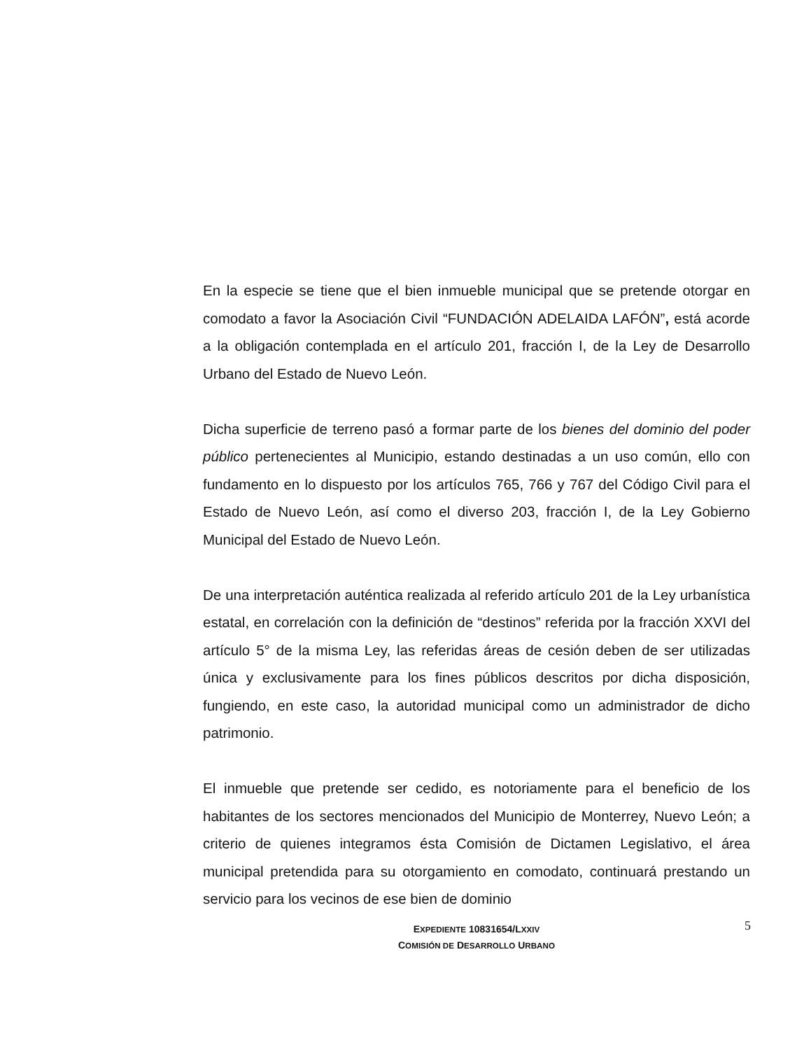En la especie se tiene que el bien inmueble municipal que se pretende otorgar en comodato a favor la Asociación Civil “FUNDACIÓN ADELAIDA LAFÓN”, está acorde a la obligación contemplada en el artículo 201, fracción I, de la Ley de Desarrollo Urbano del Estado de Nuevo León.
Dicha superficie de terreno pasó a formar parte de los bienes del dominio del poder público pertenecientes al Municipio, estando destinadas a un uso común, ello con fundamento en lo dispuesto por los artículos 765, 766 y 767 del Código Civil para el Estado de Nuevo León, así como el diverso 203, fracción I, de la Ley Gobierno Municipal del Estado de Nuevo León.
De una interpretación auténtica realizada al referido artículo 201 de la Ley urbanística estatal, en correlación con la definición de “destinos” referida por la fracción XXVI del artículo 5° de la misma Ley, las referidas áreas de cesión deben de ser utilizadas única y exclusivamente para los fines públicos descritos por dicha disposición, fungiendo, en este caso, la autoridad municipal como un administrador de dicho patrimonio.
El inmueble que pretende ser cedido, es notoriamente para el beneficio de los habitantes de los sectores mencionados del Municipio de Monterrey, Nuevo León; a criterio de quienes integramos ésta Comisión de Dictamen Legislativo, el área municipal pretendida para su otorgamiento en comodato, continuará prestando un servicio para los vecinos de ese bien de dominio
EXPEDIENTE 10831654/LXXIV
COMISIÓN DE DESARROLLO URBANO
5